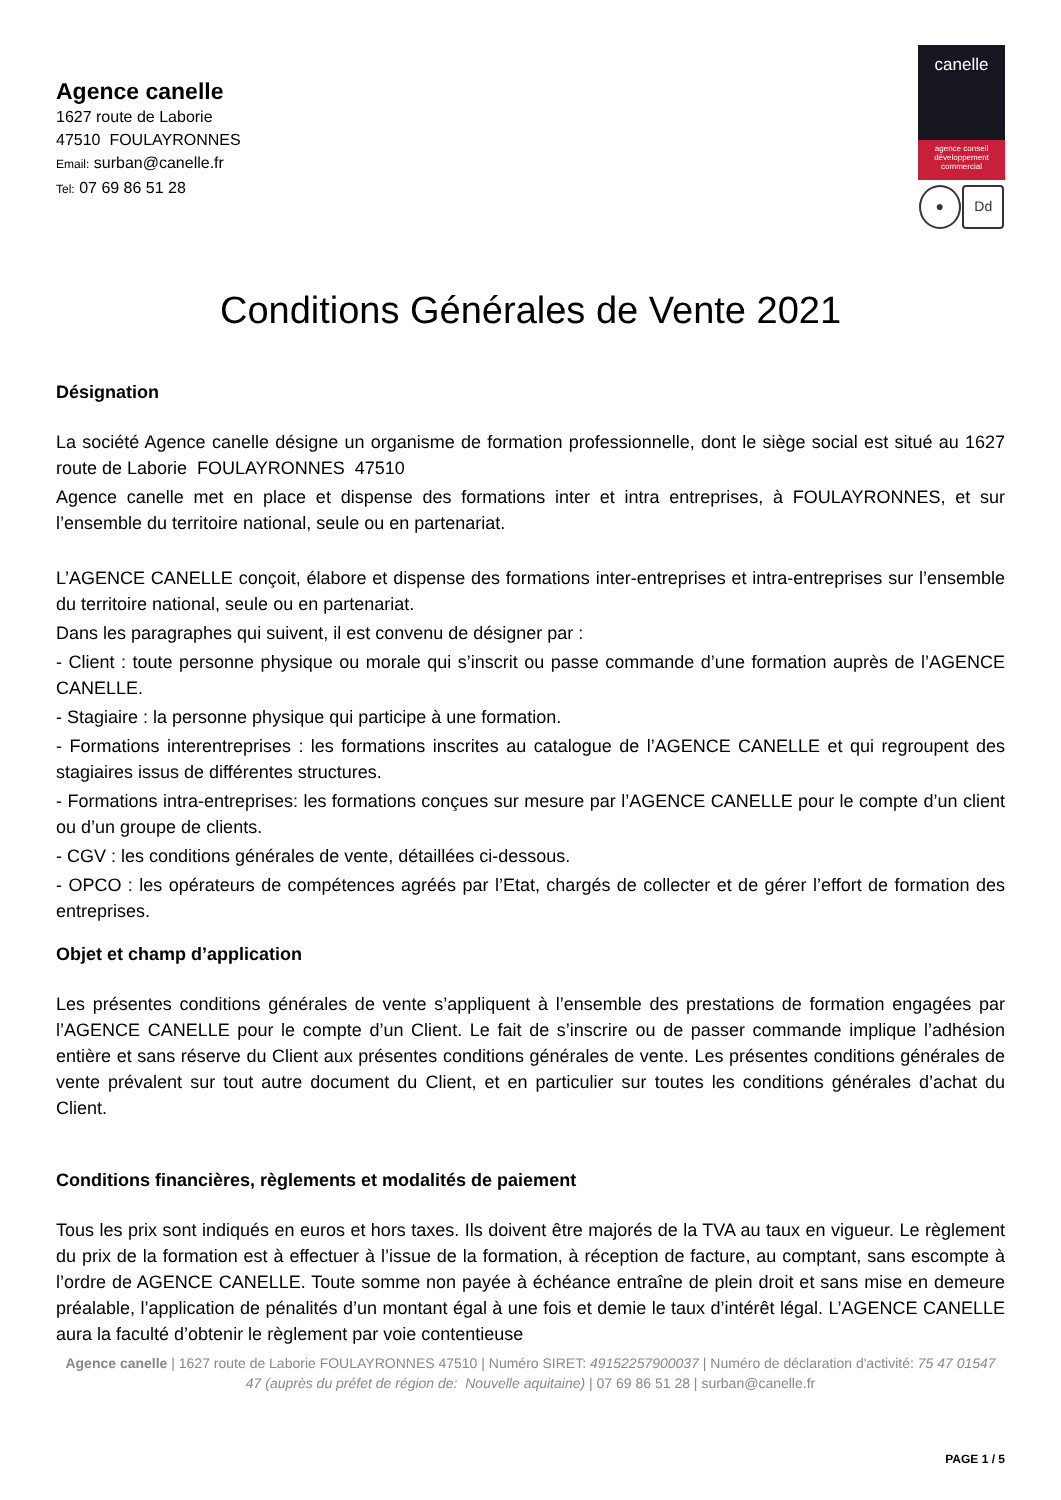Agence canelle
1627 route de Laborie
47510 FOULAYRONNES
Email: surban@canelle.fr
Tel: 07 69 86 51 28
canelle
agence conseil
développement
commercial
● Dd
Conditions Générales de Vente 2021
Désignation
La société Agence canelle désigne un organisme de formation professionnelle, dont le siège social est situé au 1627 route de Laborie FOULAYRONNES 47510
Agence canelle met en place et dispense des formations inter et intra entreprises, à FOULAYRONNES, et sur l’ensemble du territoire national, seule ou en partenariat.
L’AGENCE CANELLE conçoit, élabore et dispense des formations inter-entreprises et intra-entreprises sur l’ensemble du territoire national, seule ou en partenariat.
Dans les paragraphes qui suivent, il est convenu de désigner par :
- Client : toute personne physique ou morale qui s’inscrit ou passe commande d’une formation auprès de l’AGENCE CANELLE.
- Stagiaire : la personne physique qui participe à une formation.
- Formations interentreprises : les formations inscrites au catalogue de l’AGENCE CANELLE et qui regroupent des stagiaires issus de différentes structures.
- Formations intra-entreprises: les formations conçues sur mesure par l’AGENCE CANELLE pour le compte d’un client ou d’un groupe de clients.
- CGV : les conditions générales de vente, détaillées ci-dessous.
- OPCO : les opérateurs de compétences agréés par l’Etat, chargés de collecter et de gérer l’effort de formation des entreprises.
Objet et champ d’application
Les présentes conditions générales de vente s’appliquent à l’ensemble des prestations de formation engagées par l’AGENCE CANELLE pour le compte d’un Client. Le fait de s’inscrire ou de passer commande implique l’adhésion entière et sans réserve du Client aux présentes conditions générales de vente. Les présentes conditions générales de vente prévalent sur tout autre document du Client, et en particulier sur toutes les conditions générales d’achat du Client.
Conditions financières, règlements et modalités de paiement
Tous les prix sont indiqués en euros et hors taxes. Ils doivent être majorés de la TVA au taux en vigueur. Le règlement du prix de la formation est à effectuer à l’issue de la formation, à réception de facture, au comptant, sans escompte à l’ordre de AGENCE CANELLE. Toute somme non payée à échéance entraîne de plein droit et sans mise en demeure préalable, l’application de pénalités d’un montant égal à une fois et demie le taux d’intérêt légal. L’AGENCE CANELLE aura la faculté d’obtenir le règlement par voie contentieuse
Agence canelle | 1627 route de Laborie FOULAYRONNES 47510 | Numéro SIRET: 49152257900037 | Numéro de déclaration d'activité: 75 47 01547 47 (auprès du préfet de région de: Nouvelle aquitaine) | 07 69 86 51 28 | surban@canelle.fr
PAGE 1 / 5